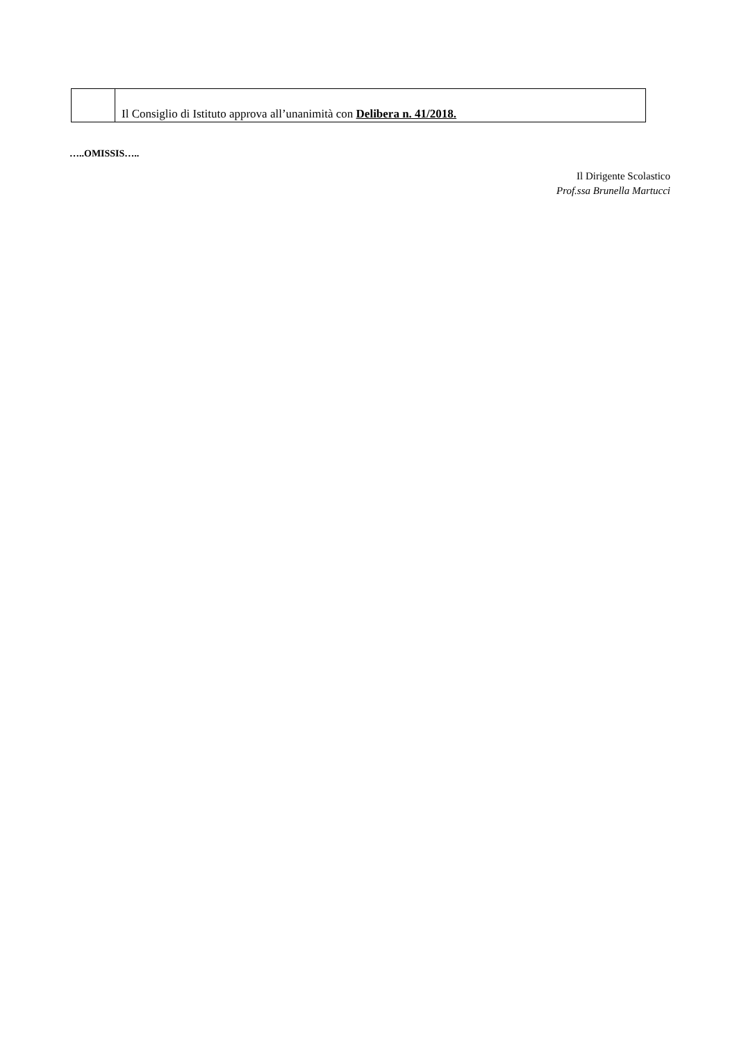| | Il Consiglio di Istituto approva all’unanimità con Delibera n. 41/2018. |
…..OMISSIS…..
Il Dirigente Scolastico
Prof.ssa Brunella Martucci